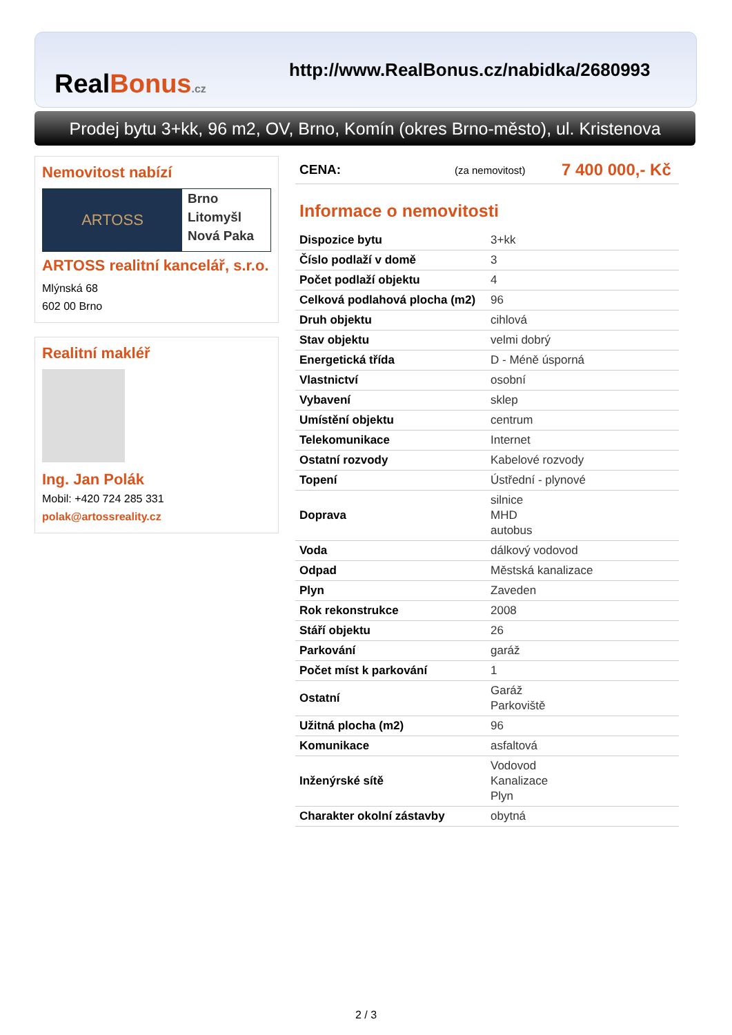RealBonus.cz
http://www.RealBonus.cz/nabidka/2680993
Prodej bytu 3+kk, 96 m2, OV, Brno, Komín (okres Brno-město), ul. Kristenova
Nemovitost nabízí
ARTOSS
Brno
Litomyšl
Nová Paka
ARTOSS realitní kancelář, s.r.o.
Mlýnská 68
602 00 Brno
Realitní makléř
Ing. Jan Polák
Mobil: +420 724 285 331
polak@artossreality.cz
CENA: (za nemovitost) 7 400 000,- Kč
Informace o nemovitosti
| Dispozice bytu | 3+kk |
| Číslo podlaží v domě | 3 |
| Počet podlaží objektu | 4 |
| Celková podlahová plocha (m2) | 96 |
| Druh objektu | cihlová |
| Stav objektu | velmi dobrý |
| Energetická třída | D - Méně úsporná |
| Vlastnictví | osobní |
| Vybavení | sklep |
| Umístění objektu | centrum |
| Telekomunikace | Internet |
| Ostatní rozvody | Kabelové rozvody |
| Topení | Ústřední - plynové |
| Doprava | silnice MHD autobus |
| Voda | dálkový vodovod |
| Odpad | Městská kanalizace |
| Plyn | Zaveden |
| Rok rekonstrukce | 2008 |
| Stáří objektu | 26 |
| Parkování | garáž |
| Počet míst k parkování | 1 |
| Ostatní | Garáž Parkoviště |
| Užitná plocha (m2) | 96 |
| Komunikace | asfaltová |
| Inženýrské sítě | Vodovod Kanalizace Plyn |
| Charakter okolní zástavby | obytná |
2 / 3